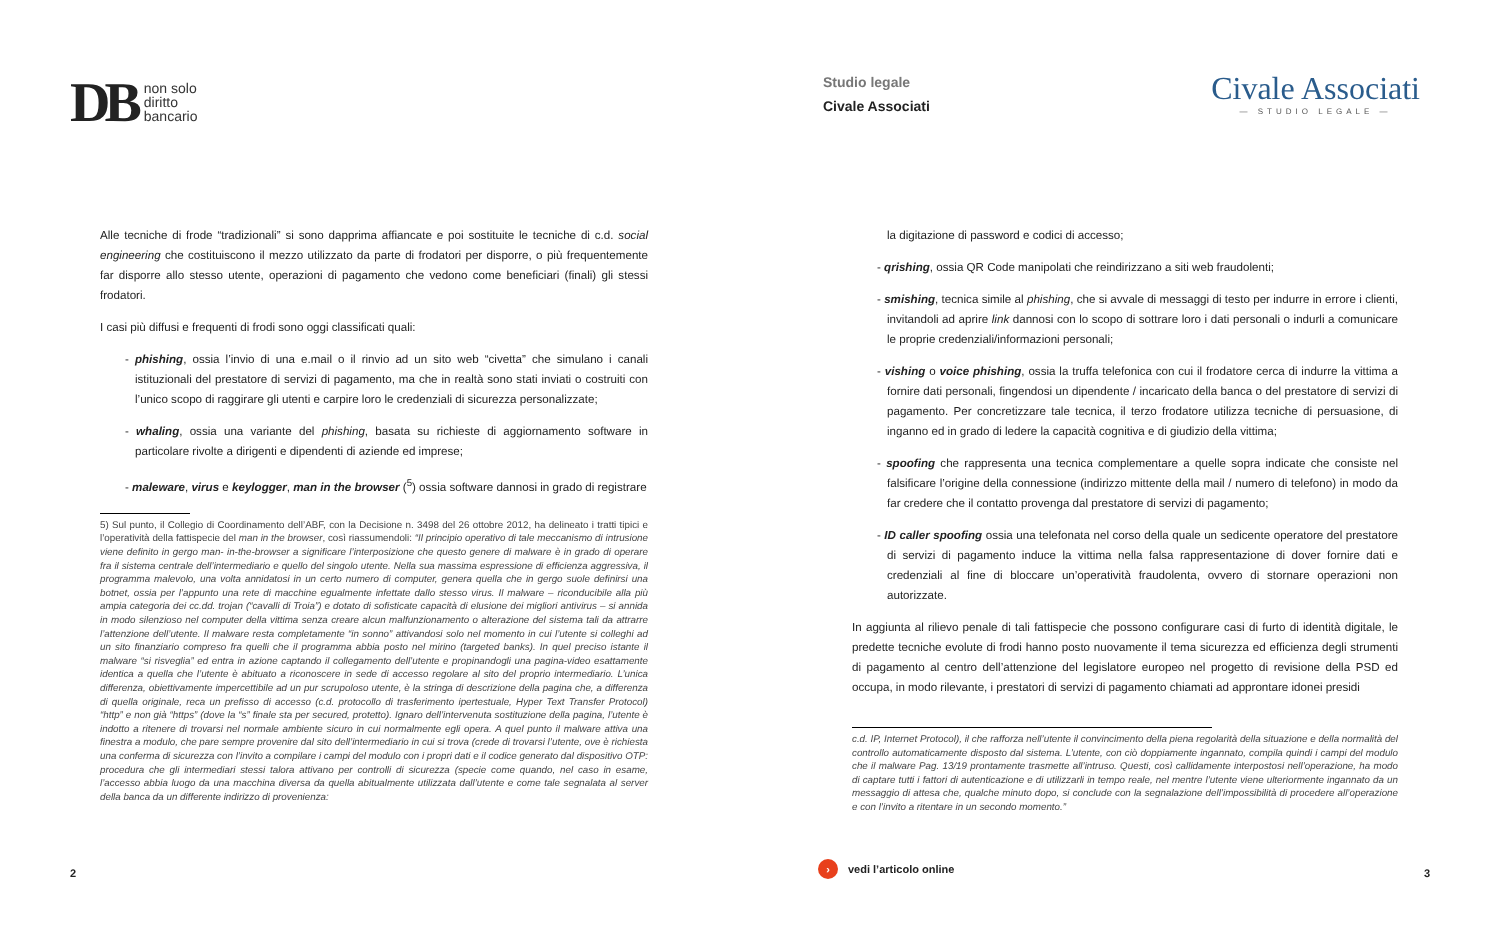DB non solo
diritto
bancario
Alle tecniche di frode “tradizionali” si sono dapprima affiancate e poi sostituite le tecniche di c.d. social engineering che costituiscono il mezzo utilizzato da parte di frodatori per disporre, o più frequentemente far disporre allo stesso utente, operazioni di pagamento che vedono come beneficiari (finali) gli stessi frodatori.
I casi più diffusi e frequenti di frodi sono oggi classificati quali:
- phishing, ossia l’invio di una e.mail o il rinvio ad un sito web “civetta” che simulano i canali istituzionali del prestatore di servizi di pagamento, ma che in realtà sono stati inviati o costruiti con l’unico scopo di raggirare gli utenti e carpire loro le credenziali di sicurezza personalizzate;
- whaling, ossia una variante del phishing, basata su richieste di aggiornamento software in particolare rivolte a dirigenti e dipendenti di aziende ed imprese;
- maleware, virus e keylogger, man in the browser (<sup>5</sup>) ossia software dannosi in grado di registrare
5) Sul punto, il Collegio di Coordinamento dell’ABF, con la Decisione n. 3498 del 26 ottobre 2012, ha delineato i tratti tipici e l’operatività della fattispecie del man in the browser, così riassumendoli: “Il principio operativo di tale meccanismo di intrusione viene definito in gergo man- in-the-browser a significare l’interposizione che questo genere di malware è in grado di operare fra il sistema centrale dell’intermediario e quello del singolo utente. Nella sua massima espressione di efficienza aggressiva, il programma malevolo, una volta annidatosi in un certo numero di computer, genera quella che in gergo suole definirsi una botnet, ossia per l’appunto una rete di macchine egualmente infettate dallo stesso virus. Il malware – riconducibile alla più ampia categoria dei cc.dd. trojan (“cavalli di Troia”) e dotato di sofisticate capacità di elusione dei migliori antivirus – si annida in modo silenzioso nel computer della vittima senza creare alcun malfunzionamento o alterazione del sistema tali da attrarre l’attenzione dell’utente. Il malware resta completamente “in sonno” attivandosi solo nel momento in cui l’utente si colleghi ad un sito finanziario compreso fra quelli che il programma abbia posto nel mirino (targeted banks). In quel preciso istante il malware “si risveglia” ed entra in azione captando il collegamento dell’utente e propinandogli una pagina-video esattamente identica a quella che l’utente è abituato a riconoscere in sede di accesso regolare al sito del proprio intermediario. L’unica differenza, obiettivamente impercettibile ad un pur scrupoloso utente, è la stringa di descrizione della pagina che, a differenza di quella originale, reca un prefisso di accesso (c.d. protocollo di trasferimento ipertestuale, Hyper Text Transfer Protocol) “http” e non già “https” (dove la “s” finale sta per secured, protetto). Ignaro dell’intervenuta sostituzione della pagina, l’utente è indotto a ritenere di trovarsi nel normale ambiente sicuro in cui normalmente egli opera. A quel punto il malware attiva una finestra a modulo, che pare sempre provenire dal sito dell’intermediario in cui si trova (crede di trovarsi l’utente, ove è richiesta una conferma di sicurezza con l’invito a compilare i campi del modulo con i propri dati e il codice generato dal dispositivo OTP: procedura che gli intermediari stessi talora attivano per controlli di sicurezza (specie come quando, nel caso in esame, l’accesso abbia luogo da una macchina diversa da quella abitualmente utilizzata dall’utente e come tale segnalata al server della banca da un differente indirizzo di provenienza:
2
Studio legale
Civale Associati
Civale Associati
— STUDIO LEGALE —
la digitazione di password e codici di accesso;
- qrishing, ossia QR Code manipolati che reindirizzano a siti web fraudolenti;
- smishing, tecnica simile al phishing, che si avvale di messaggi di testo per indurre in errore i clienti, invitandoli ad aprire link dannosi con lo scopo di sottrare loro i dati personali o indurli a comunicare le proprie credenziali/informazioni personali;
- vishing o voice phishing, ossia la truffa telefonica con cui il frodatore cerca di indurre la vittima a fornire dati personali, fingendosi un dipendente / incaricato della banca o del prestatore di servizi di pagamento. Per concretizzare tale tecnica, il terzo frodatore utilizza tecniche di persuasione, di inganno ed in grado di ledere la capacità cognitiva e di giudizio della vittima;
- spoofing che rappresenta una tecnica complementare a quelle sopra indicate che consiste nel falsificare l’origine della connessione (indirizzo mittente della mail / numero di telefono) in modo da far credere che il contatto provenga dal prestatore di servizi di pagamento;
- ID caller spoofing ossia una telefonata nel corso della quale un sedicente operatore del prestatore di servizi di pagamento induce la vittima nella falsa rappresentazione di dover fornire dati e credenziali al fine di bloccare un’operatività fraudolenta, ovvero di stornare operazioni non autorizzate.
In aggiunta al rilievo penale di tali fattispecie che possono configurare casi di furto di identità digitale, le predette tecniche evolute di frodi hanno posto nuovamente il tema sicurezza ed efficienza degli strumenti di pagamento al centro dell’attenzione del legislatore europeo nel progetto di revisione della PSD ed occupa, in modo rilevante, i prestatori di servizi di pagamento chiamati ad approntare idonei presidi
c.d. IP, Internet Protocol), il che rafforza nell’utente il convincimento della piena regolarità della situazione e della normalità del controllo automaticamente disposto dal sistema. L’utente, con ciò doppiamente ingannato, compila quindi i campi del modulo che il malware Pag. 13/19 prontamente trasmette all’intruso. Questi, così callidamente interpostosi nell’operazione, ha modo di captare tutti i fattori di autenticazione e di utilizzarli in tempo reale, nel mentre l’utente viene ulteriormente ingannato da un messaggio di attesa che, qualche minuto dopo, si conclude con la segnalazione dell’impossibilità di procedere all’operazione e con l’invito a ritentare in un secondo momento.”
› vedi l’articolo online 3